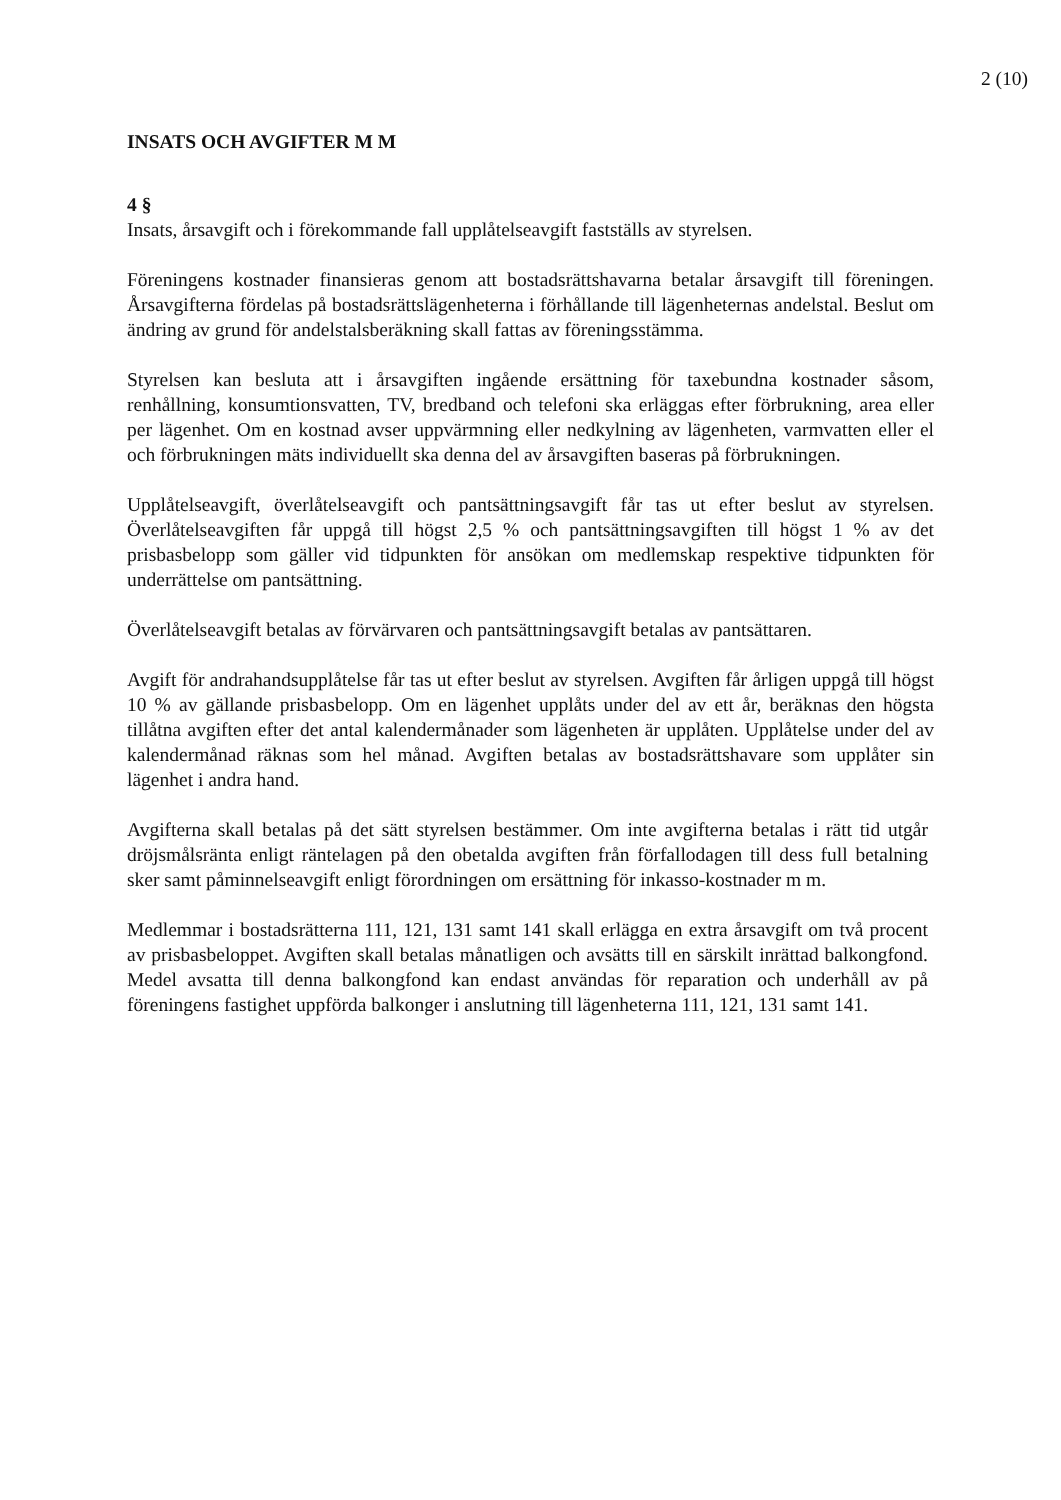2 (10)
INSATS OCH AVGIFTER M M
4 §
Insats, årsavgift och i förekommande fall upplåtelseavgift fastställs av styrelsen.
Föreningens kostnader finansieras genom att bostadsrättshavarna betalar årsavgift till föreningen. Årsavgifterna fördelas på bostadsrättslägenheterna i förhållande till lägenheternas andelstal. Beslut om ändring av grund för andelstalsberäkning skall fattas av föreningsstämma.
Styrelsen kan besluta att i årsavgiften ingående ersättning för taxebundna kostnader såsom, renhållning, konsumtionsvatten, TV, bredband och telefoni ska erläggas efter förbrukning, area eller per lägenhet. Om en kostnad avser uppvärmning eller nedkylning av lägenheten, varmvatten eller el och förbrukningen mäts individuellt ska denna del av årsavgiften baseras på förbrukningen.
Upplåtelseavgift, överlåtelseavgift och pantsättningsavgift får tas ut efter beslut av styrelsen. Överlåtelseavgiften får uppgå till högst 2,5 % och pantsättningsavgiften till högst 1 % av det prisbasbelopp som gäller vid tidpunkten för ansökan om medlemskap respektive tidpunkten för underrättelse om pantsättning.
Överlåtelseavgift betalas av förvärvaren och pantsättningsavgift betalas av pantsättaren.
Avgift för andrahandsupplåtelse får tas ut efter beslut av styrelsen. Avgiften får årligen uppgå till högst 10 % av gällande prisbasbelopp. Om en lägenhet upplåts under del av ett år, beräknas den högsta tillåtna avgiften efter det antal kalendermånader som lägenheten är upplåten. Upplåtelse under del av kalendermånad räknas som hel månad. Avgiften betalas av bostadsrättshavare som upplåter sin lägenhet i andra hand.
Avgifterna skall betalas på det sätt styrelsen bestämmer. Om inte avgifterna betalas i rätt tid utgår dröjsmålsränta enligt räntelagen på den obetalda avgiften från förfallodagen till dess full betalning sker samt påminnelseavgift enligt förordningen om ersättning för inkasso-kostnader m m.
Medlemmar i bostadsrätterna 111, 121, 131 samt 141 skall erlägga en extra årsavgift om två procent av prisbasbeloppet. Avgiften skall betalas månatligen och avsätts till en särskilt inrättad balkongfond. Medel avsatta till denna balkongfond kan endast användas för reparation och underhåll av på föreningens fastighet uppförda balkonger i anslutning till lägenheterna 111, 121, 131 samt 141.